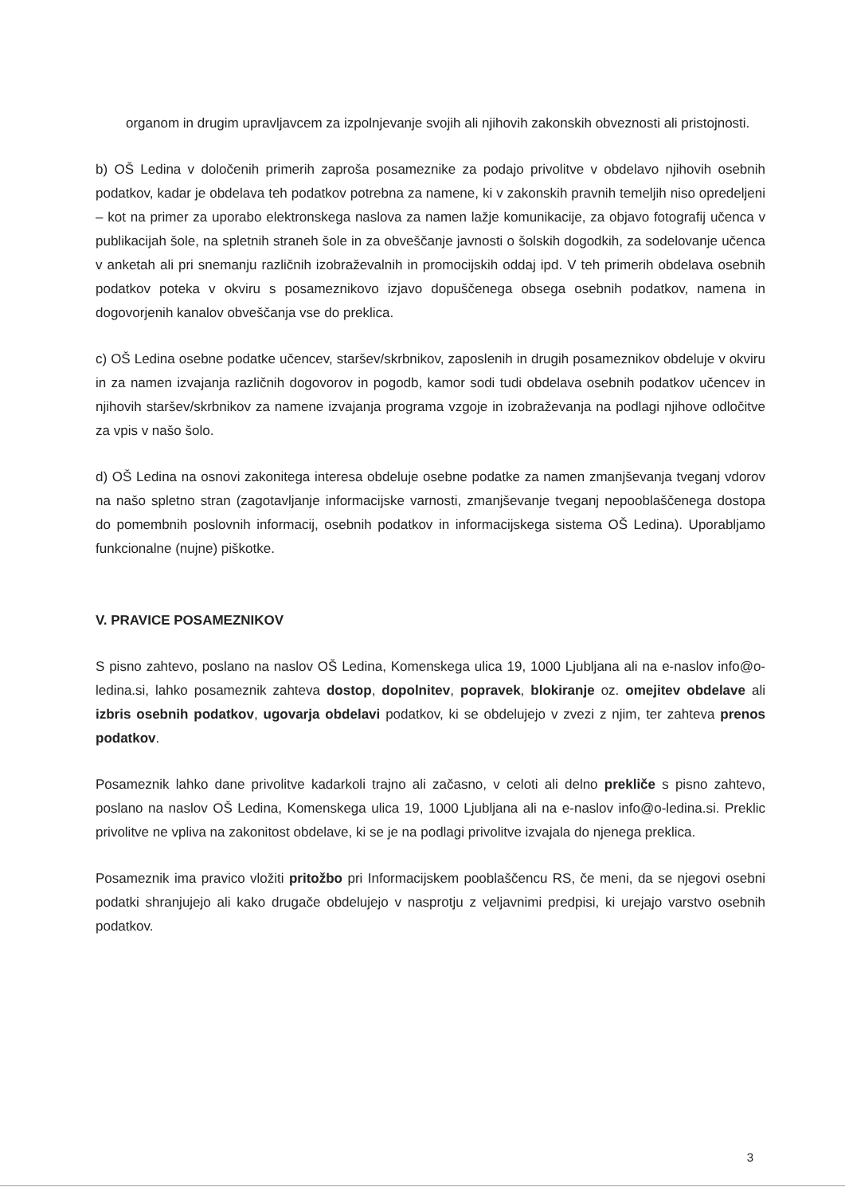organom in drugim upravljavcem za izpolnjevanje svojih ali njihovih zakonskih obveznosti ali pristojnosti.
b) OŠ Ledina v določenih primerih zaproša posameznike za podajo privolitve v obdelavo njihovih osebnih podatkov, kadar je obdelava teh podatkov potrebna za namene, ki v zakonskih pravnih temeljih niso opredeljeni – kot na primer za uporabo elektronskega naslova za namen lažje komunikacije, za objavo fotografij učenca v publikacijah šole, na spletnih straneh šole in za obveščanje javnosti o šolskih dogodkih, za sodelovanje učenca v anketah ali pri snemanju različnih izobraževalnih in promocijskih oddaj ipd. V teh primerih obdelava osebnih podatkov poteka v okviru s posameznikovo izjavo dopuščenega obsega osebnih podatkov, namena in dogovorjenih kanalov obveščanja vse do preklica.
c) OŠ Ledina osebne podatke učencev, staršev/skrbnikov, zaposlenih in drugih posameznikov obdeluje v okviru in za namen izvajanja različnih dogovorov in pogodb, kamor sodi tudi obdelava osebnih podatkov učencev in njihovih staršev/skrbnikov za namene izvajanja programa vzgoje in izobraževanja na podlagi njihove odločitve za vpis v našo šolo.
d) OŠ Ledina na osnovi zakonitega interesa obdeluje osebne podatke za namen zmanjševanja tveganj vdorov na našo spletno stran (zagotavljanje informacijske varnosti, zmanjševanje tveganj nepooblaščenega dostopa do pomembnih poslovnih informacij, osebnih podatkov in informacijskega sistema OŠ Ledina). Uporabljamo funkcionalne (nujne) piškotke.
V. PRAVICE POSAMEZNIKOV
S pisno zahtevo, poslano na naslov OŠ Ledina, Komenskega ulica 19, 1000 Ljubljana ali na e-naslov info@o-ledina.si, lahko posameznik zahteva dostop, dopolnitev, popravek, blokiranje oz. omejitev obdelave ali izbris osebnih podatkov, ugovarja obdelavi podatkov, ki se obdelujejo v zvezi z njim, ter zahteva prenos podatkov.
Posameznik lahko dane privolitve kadarkoli trajno ali začasno, v celoti ali delno prekliče s pisno zahtevo, poslano na naslov OŠ Ledina, Komenskega ulica 19, 1000 Ljubljana ali na e-naslov info@o-ledina.si. Preklic privolitve ne vpliva na zakonitost obdelave, ki se je na podlagi privolitve izvajala do njenega preklica.
Posameznik ima pravico vložiti pritožbo pri Informacijskem pooblaščencu RS, če meni, da se njegovi osebni podatki shranjujejo ali kako drugače obdelujejo v nasprotju z veljavnimi predpisi, ki urejajo varstvo osebnih podatkov.
3